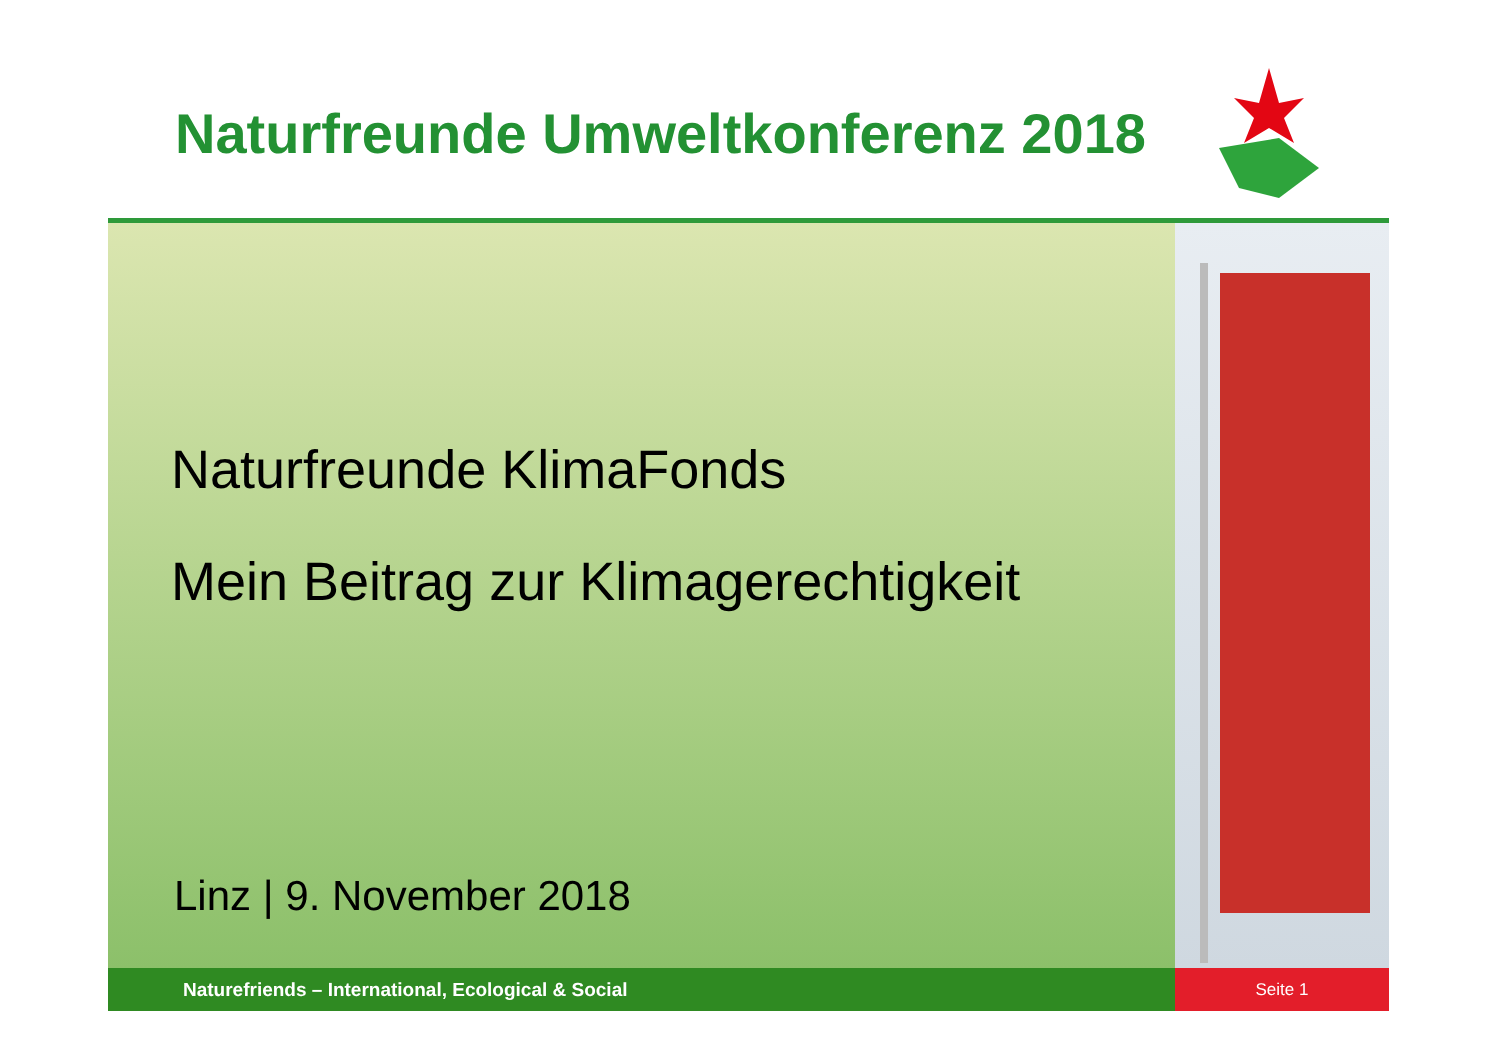Naturfreunde Umweltkonferenz 2018
Naturfreunde KlimaFonds
Mein Beitrag zur Klimagerechtigkeit
Linz | 9. November 2018
Naturefriends – International, Ecological & Social Seite 1